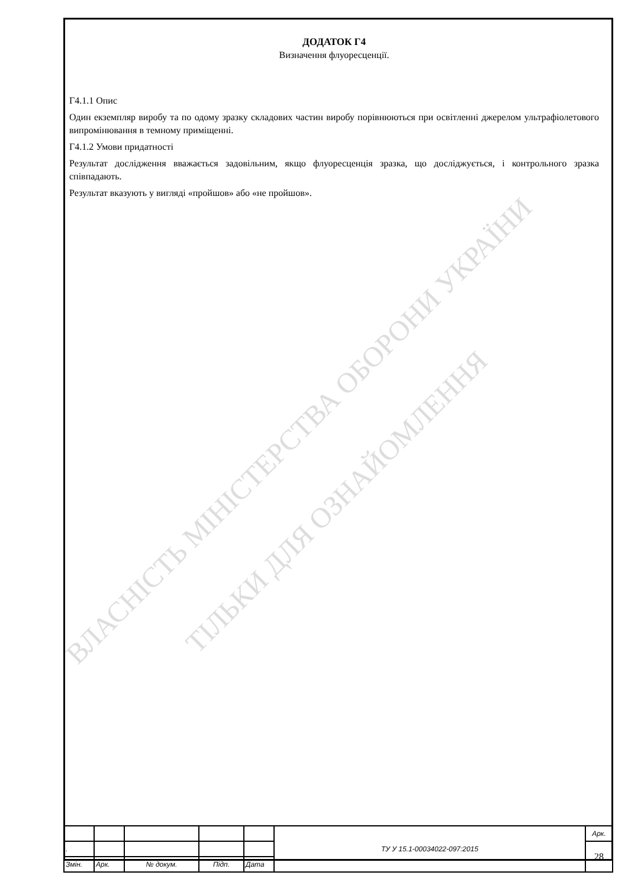ВЛАСНІСТЬ МІНІСТЕРСТВА ОБОРОНИ УКРАЇНИ
ТІЛЬКИ ДЛЯ ОЗНАЙОМЛЕННЯ
ДОДАТОК Г4
Визначення флуоресценції.
Г4.1.1 Опис
Один екземпляр виробу та по одому зразку складових частин виробу порівнюються при освітленні джерелом ультрафіолетового випромінювання в темному приміщенні.
Г4.1.2 Умови придатності
Результат дослідження вважається задовільним, якщо флуоресценція зразка, що досліджується, і контрольного зразка співпадають.
Результат вказують у вигляді «пройшов» або «не пройшов».
| | | | | | ТУ У 15.1-00034022-097:2015 | Арк. |
| . | | | | | | 28 |
| Змін. | Арк. | № докум. | Підп. | Дата | | |